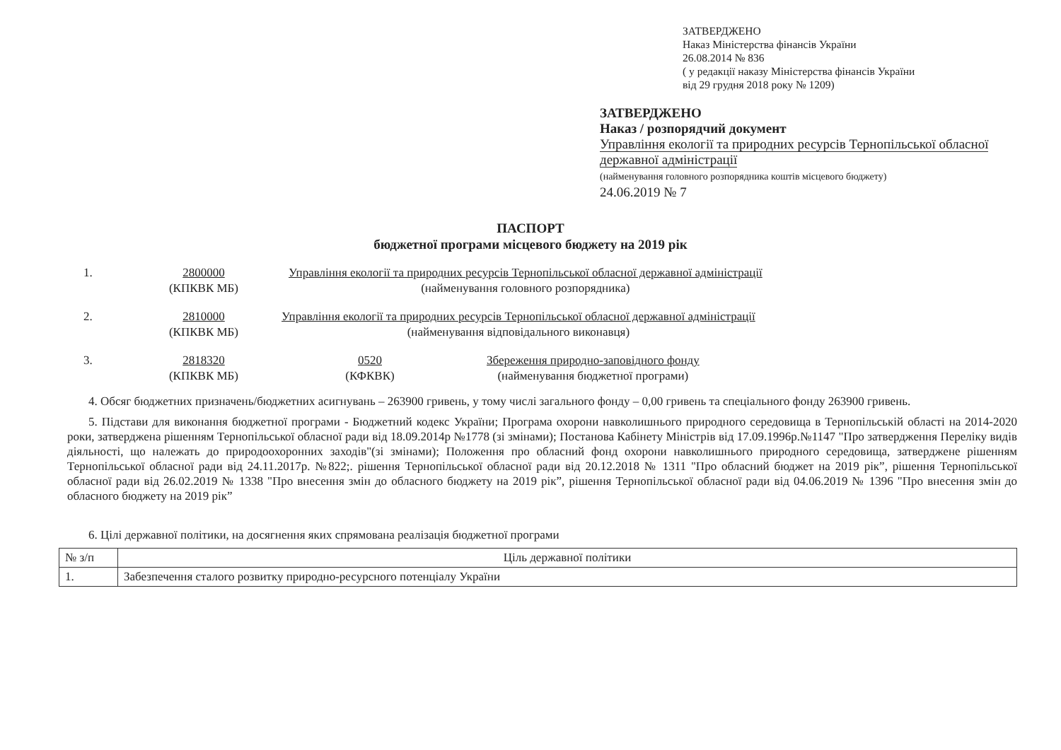ЗАТВЕРДЖЕНО
Наказ Міністерства фінансів України
26.08.2014 № 836
( у редакції наказу Міністерства фінансів України
від 29 грудня 2018 року № 1209)
ЗАТВЕРДЖЕНО
Наказ / розпорядчий документ
Управління екології та природних ресурсів Тернопільської обласної державної адміністрації
(найменування головного розпорядника коштів місцевого бюджету)
24.06.2019 № 7
ПАСПОРТ
бюджетної програми місцевого бюджету на 2019 рік
1. 2800000
(КПКВК МБ) Управління екології та природних ресурсів Тернопільської обласної державної адміністрації
(найменування головного розпорядника)
2. 2810000
(КПКВК МБ) Управління екології та природних ресурсів Тернопільської обласної державної адміністрації
(найменування відповідального виконавця)
3. 2818320
(КПКВК МБ) 0520
(КФКВК) Збереження природно-заповідного фонду
(найменування бюджетної програми)
4. Обсяг бюджетних призначень/бюджетних асигнувань – 263900 гривень, у тому числі загального фонду – 0,00 гривень та спеціального фонду 263900 гривень.
5. Підстави для виконання бюджетної програми - Бюджетний кодекс України; Програма охорони навколишнього природного середовища в Тернопільській області на 2014-2020 роки, затверджена рішенням Тернопільської обласної ради від 18.09.2014р №1778 (зі змінами); Постанова Кабінету Міністрів від 17.09.1996р.№1147 "Про затвердження Переліку видів діяльності, що належать до природоохоронних заходів"(зі змінами); Положення про обласний фонд охорони навколишнього природного середовища, затверджене рішенням Тернопільської обласної ради від 24.11.2017р. №822;. рішення Тернопільської обласної ради від 20.12.2018 № 1311 "Про обласний бюджет на 2019 рік”, рішення Тернопільської обласної ради від 26.02.2019 № 1338 "Про внесення змін до обласного бюджету на 2019 рік”, рішення Тернопільської обласної ради від 04.06.2019 № 1396 "Про внесення змін до обласного бюджету на 2019 рік”
6. Цілі державної політики, на досягнення яких спрямована реалізація бюджетної програми
| № з/п | Ціль державної політики |
| --- | --- |
| 1. | Забезпечення сталого розвитку природно-ресурсного потенціалу України |